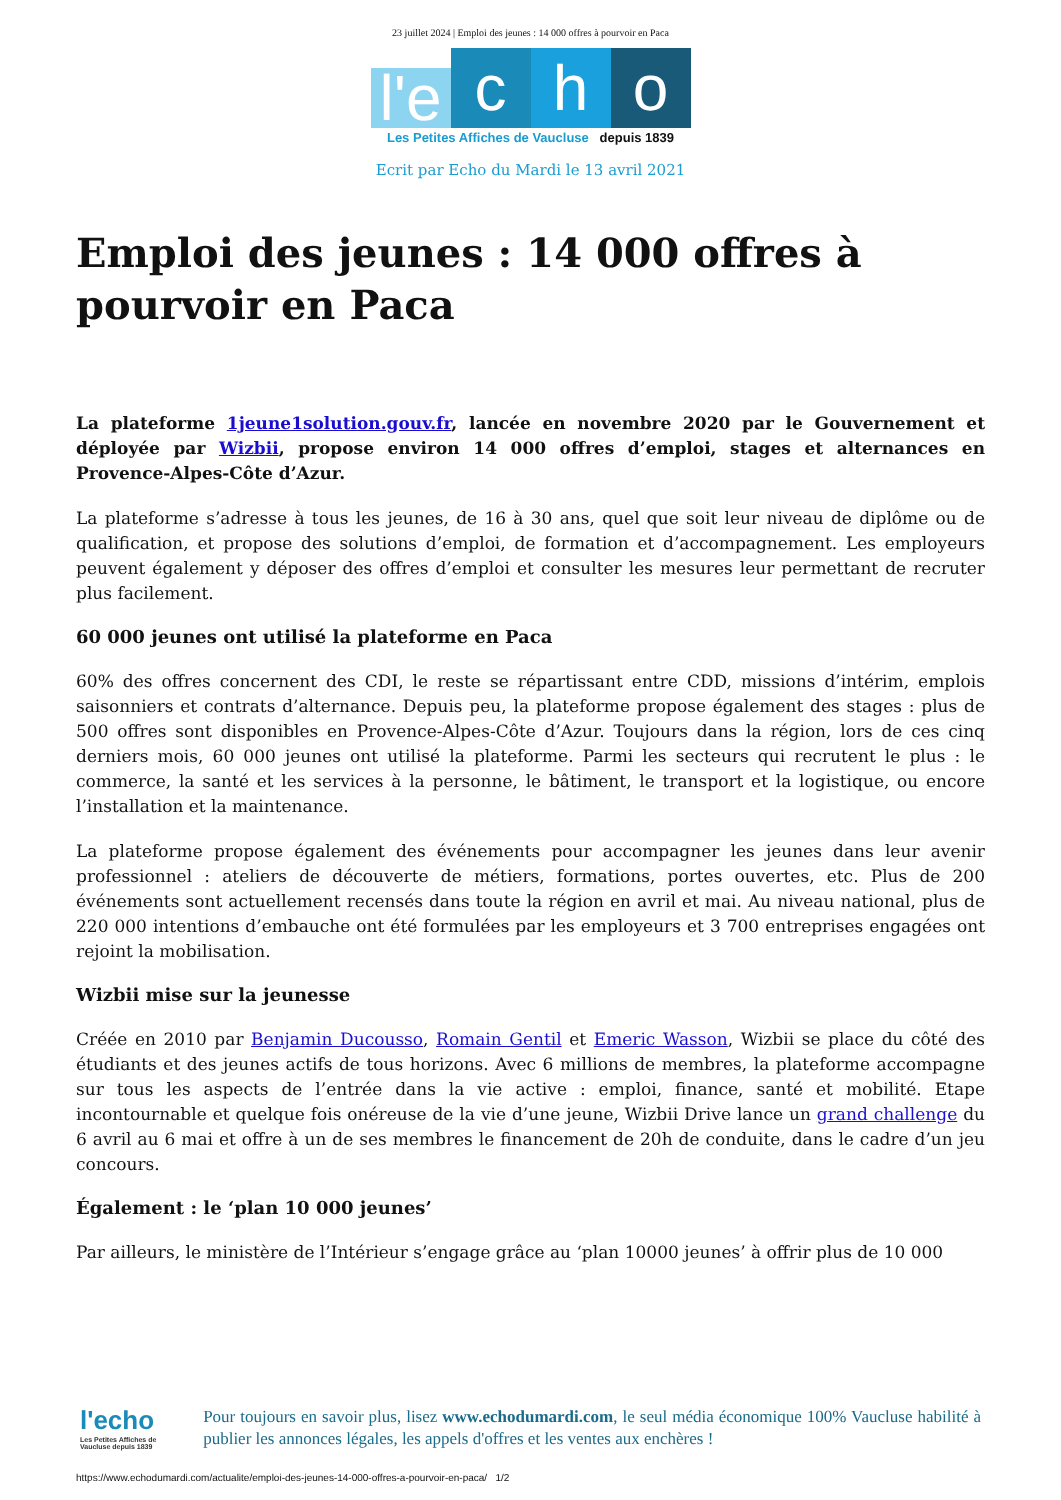23 juillet 2024 | Emploi des jeunes : 14 000 offres à pourvoir en Paca
l'e
c
h
o
Les Petites Affiches de Vaucluse depuis 1839
Ecrit par Echo du Mardi le 13 avril 2021
Emploi des jeunes : 14 000 offres à pourvoir en Paca
La plateforme 1jeune1solution.gouv.fr, lancée en novembre 2020 par le Gouvernement et déployée par Wizbii, propose environ 14 000 offres d’emploi, stages et alternances en Provence-Alpes-Côte d’Azur.
La plateforme s’adresse à tous les jeunes, de 16 à 30 ans, quel que soit leur niveau de diplôme ou de qualification, et propose des solutions d’emploi, de formation et d’accompagnement. Les employeurs peuvent également y déposer des offres d’emploi et consulter les mesures leur permettant de recruter plus facilement.
60 000 jeunes ont utilisé la plateforme en Paca
60% des offres concernent des CDI, le reste se répartissant entre CDD, missions d’intérim, emplois saisonniers et contrats d’alternance. Depuis peu, la plateforme propose également des stages : plus de 500 offres sont disponibles en Provence-Alpes-Côte d’Azur. Toujours dans la région, lors de ces cinq derniers mois, 60 000 jeunes ont utilisé la plateforme. Parmi les secteurs qui recrutent le plus : le commerce, la santé et les services à la personne, le bâtiment, le transport et la logistique, ou encore l’installation et la maintenance.
La plateforme propose également des événements pour accompagner les jeunes dans leur avenir professionnel : ateliers de découverte de métiers, formations, portes ouvertes, etc. Plus de 200 événements sont actuellement recensés dans toute la région en avril et mai. Au niveau national, plus de 220 000 intentions d’embauche ont été formulées par les employeurs et 3 700 entreprises engagées ont rejoint la mobilisation.
Wizbii mise sur la jeunesse
Créée en 2010 par Benjamin Ducousso, Romain Gentil et Emeric Wasson, Wizbii se place du côté des étudiants et des jeunes actifs de tous horizons. Avec 6 millions de membres, la plateforme accompagne sur tous les aspects de l’entrée dans la vie active : emploi, finance, santé et mobilité. Etape incontournable et quelque fois onéreuse de la vie d’une jeune, Wizbii Drive lance un grand challenge du 6 avril au 6 mai et offre à un de ses membres le financement de 20h de conduite, dans le cadre d’un jeu concours.
Également : le ‘plan 10 000 jeunes’
Par ailleurs, le ministère de l’Intérieur s’engage grâce au ‘plan 10000 jeunes’ à offrir plus de 10 000
l'echo
Les Petites Affiches de Vaucluse depuis 1839
Pour toujours en savoir plus, lisez www.echodumardi.com, le seul média économique 100% Vaucluse habilité à publier les annonces légales, les appels d'offres et les ventes aux enchères !
https://www.echodumardi.com/actualite/emploi-des-jeunes-14-000-offres-a-pourvoir-en-paca/ 1/2